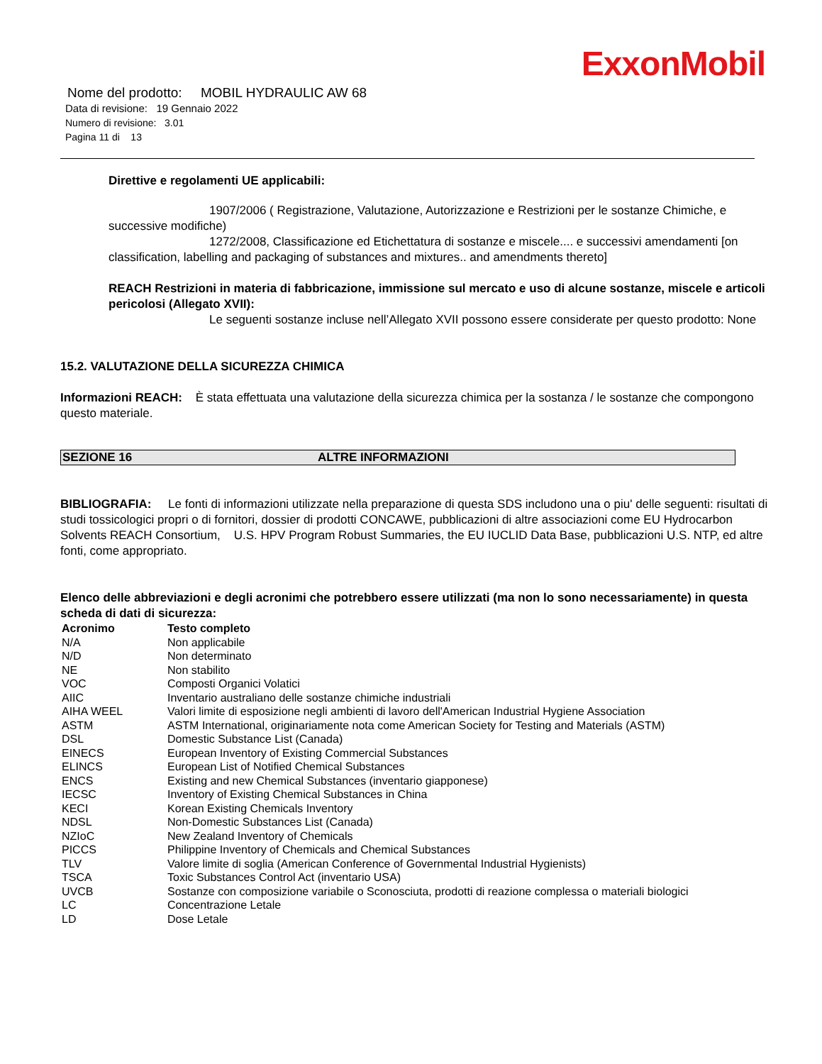ExxonMobil
Nome del prodotto: MOBIL HYDRAULIC AW 68
Data di revisione: 19 Gennaio 2022
Numero di revisione: 3.01
Pagina 11 di 13
Direttive e regolamenti UE applicabili:
1907/2006 ( Registrazione, Valutazione, Autorizzazione e Restrizioni per le sostanze Chimiche, e successive modifiche)
1272/2008, Classificazione ed Etichettatura di sostanze e miscele.... e successivi amendamenti [on classification, labelling and packaging of substances and mixtures.. and amendments thereto]
REACH Restrizioni in materia di fabbricazione, immissione sul mercato e uso di alcune sostanze, miscele e articoli pericolosi (Allegato XVII):
Le seguenti sostanze incluse nell’Allegato XVII possono essere considerate per questo prodotto: None
15.2. VALUTAZIONE DELLA SICUREZZA CHIMICA
Informazioni REACH: È stata effettuata una valutazione della sicurezza chimica per la sostanza / le sostanze che compongono questo materiale.
SEZIONE 16 ALTRE INFORMAZIONI
BIBLIOGRAFIA: Le fonti di informazioni utilizzate nella preparazione di questa SDS includono una o piu' delle seguenti: risultati di studi tossicologici propri o di fornitori, dossier di prodotti CONCAWE, pubblicazioni di altre associazioni come EU Hydrocarbon Solvents REACH Consortium, U.S. HPV Program Robust Summaries, the EU IUCLID Data Base, pubblicazioni U.S. NTP, ed altre fonti, come appropriato.
Elenco delle abbreviazioni e degli acronimi che potrebbero essere utilizzati (ma non lo sono necessariamente) in questa scheda di dati di sicurezza:
| Acronimo | Testo completo |
| --- | --- |
| N/A | Non applicabile |
| N/D | Non determinato |
| NE | Non stabilito |
| VOC | Composti Organici Volatici |
| AIIC | Inventario australiano delle sostanze chimiche industriali |
| AIHA WEEL | Valori limite di esposizione negli ambienti di lavoro dell'American Industrial Hygiene Association |
| ASTM | ASTM International, originariamente nota come American Society for Testing and Materials (ASTM) |
| DSL | Domestic Substance List (Canada) |
| EINECS | European Inventory of Existing Commercial Substances |
| ELINCS | European List of Notified Chemical Substances |
| ENCS | Existing and new Chemical Substances (inventario giapponese) |
| IECSC | Inventory of Existing Chemical Substances in China |
| KECI | Korean Existing Chemicals Inventory |
| NDSL | Non-Domestic Substances List (Canada) |
| NZIoC | New Zealand Inventory of Chemicals |
| PICCS | Philippine Inventory of Chemicals and Chemical Substances |
| TLV | Valore limite di soglia (American Conference of Governmental Industrial Hygienists) |
| TSCA | Toxic Substances Control Act (inventario USA) |
| UVCB | Sostanze con composizione variabile o Sconosciuta, prodotti di reazione complessa o materiali biologici |
| LC | Concentrazione Letale |
| LD | Dose Letale |